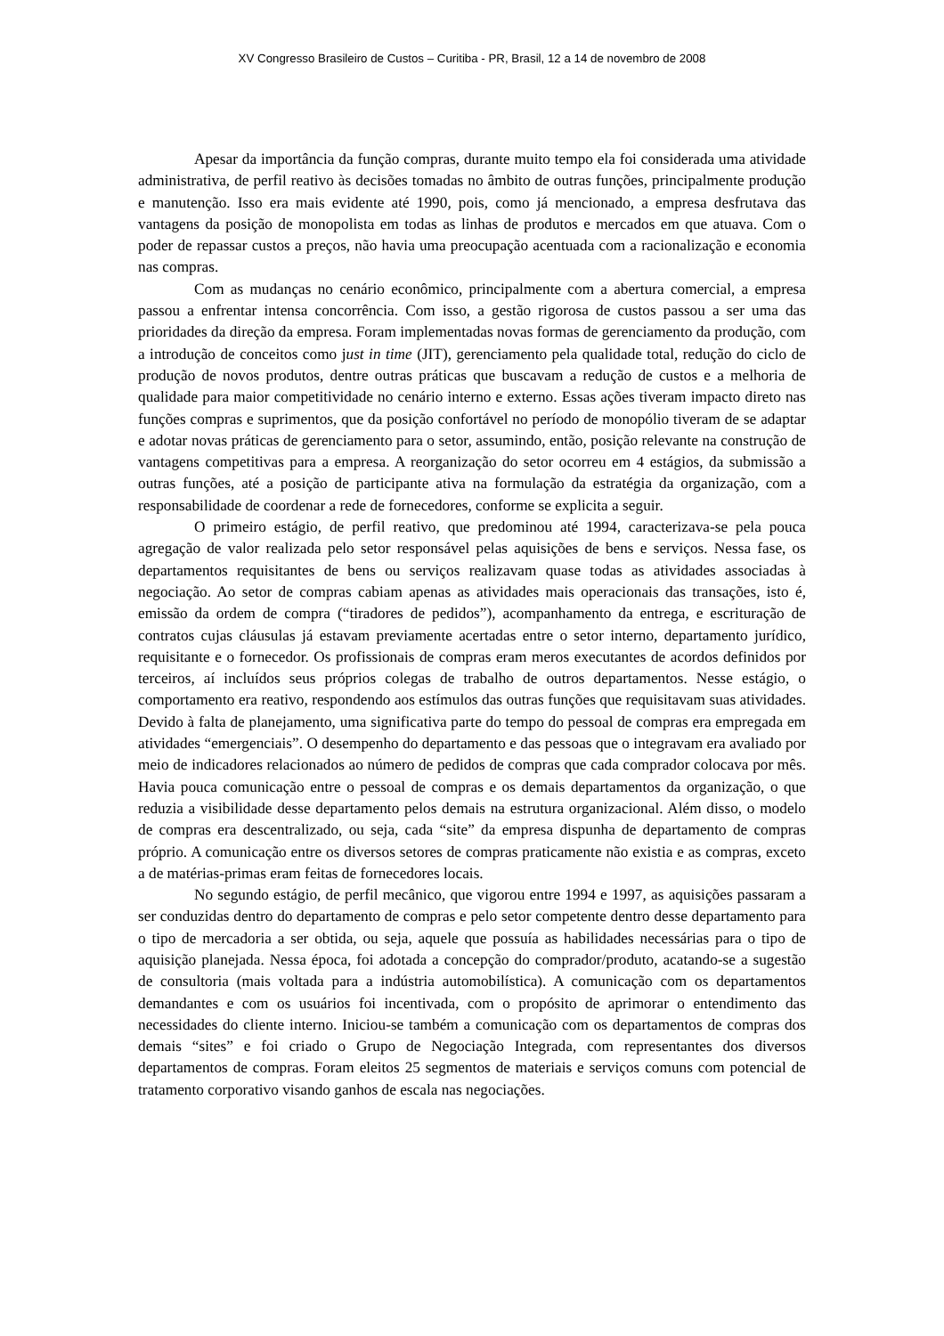XV Congresso Brasileiro de Custos – Curitiba - PR, Brasil, 12 a 14 de novembro de 2008
Apesar da importância da função compras, durante muito tempo ela foi considerada uma atividade administrativa, de perfil reativo às decisões tomadas no âmbito de outras funções, principalmente produção e manutenção. Isso era mais evidente até 1990, pois, como já mencionado, a empresa desfrutava das vantagens da posição de monopolista em todas as linhas de produtos e mercados em que atuava. Com o poder de repassar custos a preços, não havia uma preocupação acentuada com a racionalização e economia nas compras.
Com as mudanças no cenário econômico, principalmente com a abertura comercial, a empresa passou a enfrentar intensa concorrência. Com isso, a gestão rigorosa de custos passou a ser uma das prioridades da direção da empresa. Foram implementadas novas formas de gerenciamento da produção, com a introdução de conceitos como just in time (JIT), gerenciamento pela qualidade total, redução do ciclo de produção de novos produtos, dentre outras práticas que buscavam a redução de custos e a melhoria de qualidade para maior competitividade no cenário interno e externo. Essas ações tiveram impacto direto nas funções compras e suprimentos, que da posição confortável no período de monopólio tiveram de se adaptar e adotar novas práticas de gerenciamento para o setor, assumindo, então, posição relevante na construção de vantagens competitivas para a empresa. A reorganização do setor ocorreu em 4 estágios, da submissão a outras funções, até a posição de participante ativa na formulação da estratégia da organização, com a responsabilidade de coordenar a rede de fornecedores, conforme se explicita a seguir.
O primeiro estágio, de perfil reativo, que predominou até 1994, caracterizava-se pela pouca agregação de valor realizada pelo setor responsável pelas aquisições de bens e serviços. Nessa fase, os departamentos requisitantes de bens ou serviços realizavam quase todas as atividades associadas à negociação. Ao setor de compras cabiam apenas as atividades mais operacionais das transações, isto é, emissão da ordem de compra (“tiradores de pedidos”), acompanhamento da entrega, e escrituração de contratos cujas cláusulas já estavam previamente acertadas entre o setor interno, departamento jurídico, requisitante e o fornecedor. Os profissionais de compras eram meros executantes de acordos definidos por terceiros, aí incluídos seus próprios colegas de trabalho de outros departamentos. Nesse estágio, o comportamento era reativo, respondendo aos estímulos das outras funções que requisitavam suas atividades. Devido à falta de planejamento, uma significativa parte do tempo do pessoal de compras era empregada em atividades “emergenciais”. O desempenho do departamento e das pessoas que o integravam era avaliado por meio de indicadores relacionados ao número de pedidos de compras que cada comprador colocava por mês. Havia pouca comunicação entre o pessoal de compras e os demais departamentos da organização, o que reduzia a visibilidade desse departamento pelos demais na estrutura organizacional. Além disso, o modelo de compras era descentralizado, ou seja, cada “site” da empresa dispunha de departamento de compras próprio. A comunicação entre os diversos setores de compras praticamente não existia e as compras, exceto a de matérias-primas eram feitas de fornecedores locais.
No segundo estágio, de perfil mecânico, que vigorou entre 1994 e 1997, as aquisições passaram a ser conduzidas dentro do departamento de compras e pelo setor competente dentro desse departamento para o tipo de mercadoria a ser obtida, ou seja, aquele que possuía as habilidades necessárias para o tipo de aquisição planejada. Nessa época, foi adotada a concepção do comprador/produto, acatando-se a sugestão de consultoria (mais voltada para a indústria automobilística). A comunicação com os departamentos demandantes e com os usuários foi incentivada, com o propósito de aprimorar o entendimento das necessidades do cliente interno. Iniciou-se também a comunicação com os departamentos de compras dos demais “sites” e foi criado o Grupo de Negociação Integrada, com representantes dos diversos departamentos de compras. Foram eleitos 25 segmentos de materiais e serviços comuns com potencial de tratamento corporativo visando ganhos de escala nas negociações.